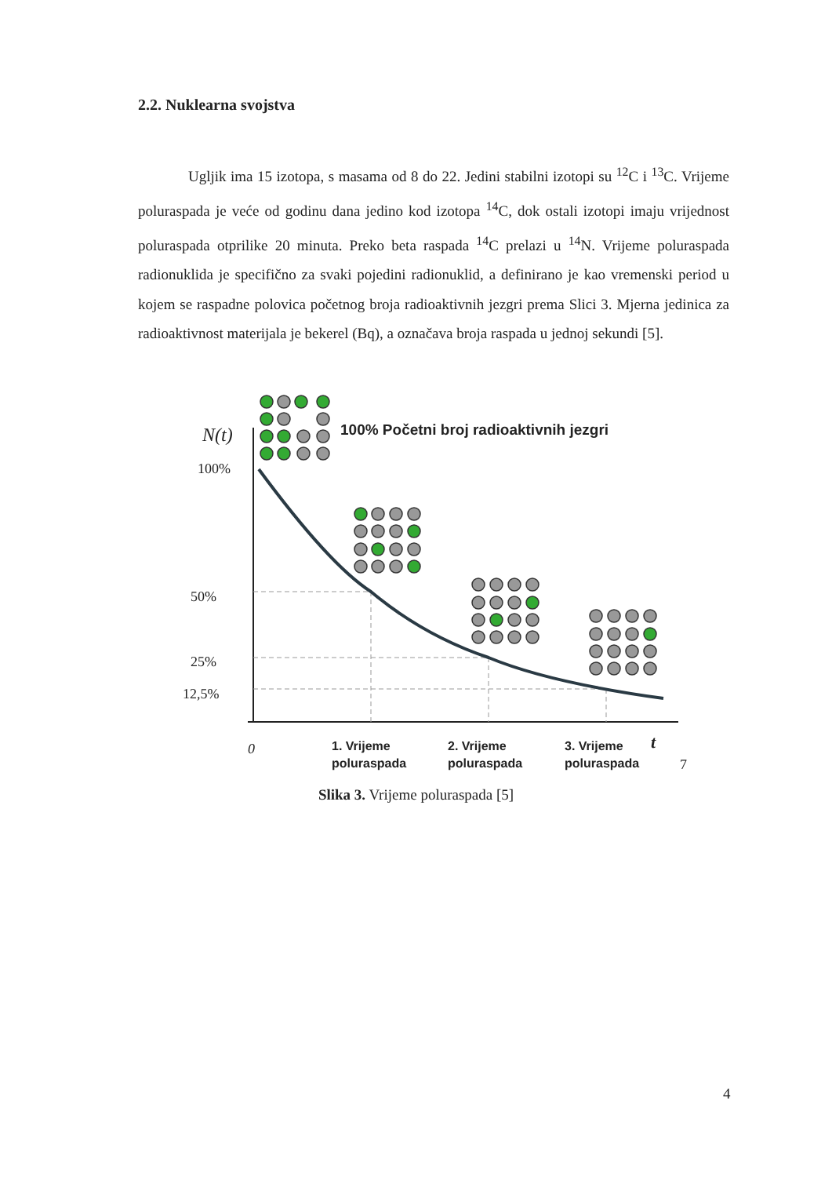2.2. Nuklearna svojstva
Ugljik ima 15 izotopa, s masama od 8 do 22. Jedini stabilni izotopi su <sup>12</sup>C i <sup>13</sup>C. Vrijeme poluraspada je veće od godinu dana jedino kod izotopa <sup>14</sup>C, dok ostali izotopi imaju vrijednost poluraspada otprilike 20 minuta. Preko beta raspada <sup>14</sup>C prelazi u <sup>14</sup>N. Vrijeme poluraspada radionuklida je specifično za svaki pojedini radionuklid, a definirano je kao vremenski period u kojem se raspadne polovica početnog broja radioaktivnih jezgri prema Slici 3. Mjerna jedinica za radioaktivnost materijala je bekerel (Bq), a označava broja raspada u jednoj sekundi [5].
N(t)
100%
50%
25%
12,5%
0
t
7
100% Početni broj radioaktivnih jezgri
1. Vrijeme
poluraspada
2. Vrijeme
poluraspada
3. Vrijeme
poluraspada
Slika 3. Vrijeme poluraspada [5]
4